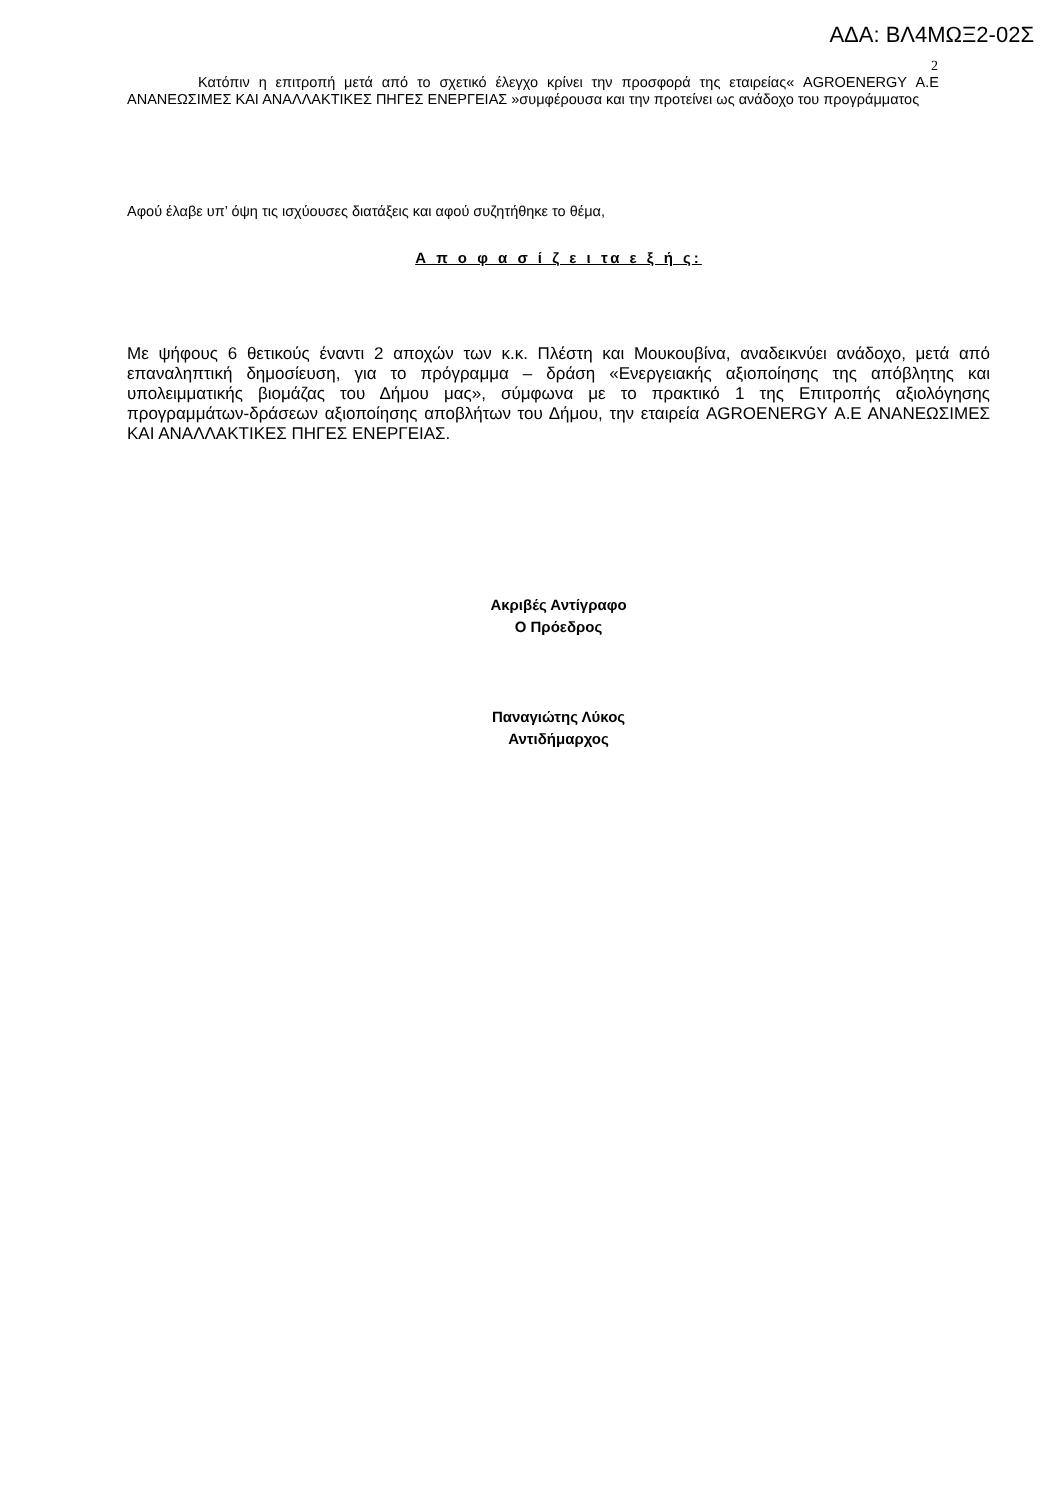ΑΔΑ: ΒΛ4ΜΩΞ2-02Σ
2
Κατόπιν η επιτροπή μετά από το σχετικό έλεγχο κρίνει την προσφορά της εταιρείας« AGROENERGY Α.Ε ΑΝΑΝΕΩΣΙΜΕΣ ΚΑΙ ΑΝΑΛΛΑΚΤΙΚΕΣ ΠΗΓΕΣ ΕΝΕΡΓΕΙΑΣ »συμφέρουσα και την προτείνει ως ανάδοχο του προγράμματος
Αφού έλαβε υπ’ όψη τις ισχύουσες διατάξεις και αφού συζητήθηκε το θέμα,
Α π ο φ α σ ί ζ ε ι τα ε ξ ή ς:
Με ψήφους 6 θετικούς έναντι 2 αποχών των κ.κ. Πλέστη και Μουκουβίνα, αναδεικνύει ανάδοχο, μετά από επαναληπτική δημοσίευση, για το πρόγραμμα – δράση «Ενεργειακής αξιοποίησης της απόβλητης και υπολειμματικής βιομάζας του Δήμου μας», σύμφωνα με το πρακτικό 1 της Επιτροπής αξιολόγησης προγραμμάτων-δράσεων αξιοποίησης αποβλήτων του Δήμου, την εταιρεία AGROENERGY Α.Ε ΑΝΑΝΕΩΣΙΜΕΣ ΚΑΙ ΑΝΑΛΛΑΚΤΙΚΕΣ ΠΗΓΕΣ ΕΝΕΡΓΕΙΑΣ.
Ακριβές Αντίγραφο
Ο Πρόεδρος
Παναγιώτης Λύκος
Αντιδήμαρχος